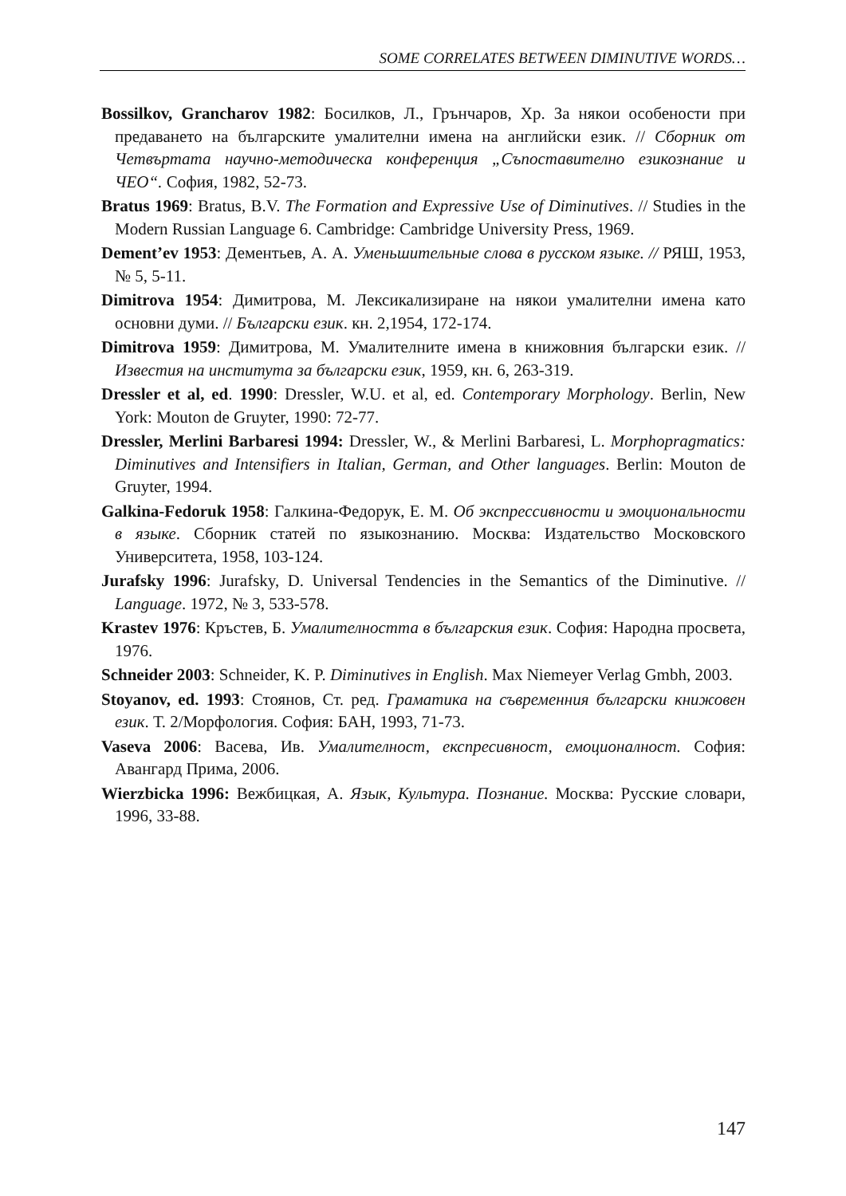SOME CORRELATES BETWEEN DIMINUTIVE WORDS…
Bossilkov, Grancharov 1982: Босилков, Л., Грънчаров, Хр. За някои особености при предаването на българските умалителни имена на английски език. // Сборник от Четвъртата научно-методическа конференция „Съпоставително езикознание и ЧЕО“. София, 1982, 52-73.
Bratus 1969: Bratus, B.V. The Formation and Expressive Use of Diminutives. // Studies in the Modern Russian Language 6. Cambridge: Cambridge University Press, 1969.
Dement’ev 1953: Дементьев, А. А. Уменьшительные слова в русском языке. // РЯШ, 1953, № 5, 5-11.
Dimitrova 1954: Димитрова, М. Лексикализиране на някои умалителни имена като основни думи. // Български език. кн. 2,1954, 172-174.
Dimitrova 1959: Димитрова, М. Умалителните имена в книжовния български език. // Известия на института за български език, 1959, кн. 6, 263-319.
Dressler et al, ed. 1990: Dressler, W.U. et al, ed. Contemporary Morphology. Berlin, New York: Mouton de Gruyter, 1990: 72-77.
Dressler, Merlini Barbaresi 1994: Dressler, W., & Merlini Barbaresi, L. Morphopragmatics: Diminutives and Intensifiers in Italian, German, and Other languages. Berlin: Mouton de Gruyter, 1994.
Galkina-Fedoruk 1958: Галкина-Федорук, Е. М. Об экспрессивности и эмоциональности в языке. Сборник статей по языкознанию. Москва: Издательство Московского Университета, 1958, 103-124.
Jurafsky 1996: Jurafsky, D. Universal Tendencies in the Semantics of the Diminutive. // Language. 1972, № 3, 533-578.
Krastev 1976: Кръстев, Б. Умалителността в българския език. София: Народна просвета, 1976.
Schneider 2003: Schneider, K. P. Diminutives in English. Max Niemeyer Verlag Gmbh, 2003.
Stoyanov, ed. 1993: Стоянов, Ст. ред. Граматика на съвременния български книжовен език. Т. 2/Морфология. София: БАН, 1993, 71-73.
Vaseva 2006: Васева, Ив. Умалителност, експресивност, емоционалност. София: Авангард Прима, 2006.
Wierzbicka 1996: Вежбицкая, А. Язык, Культура. Познание. Москва: Русские словари, 1996, 33-88.
147